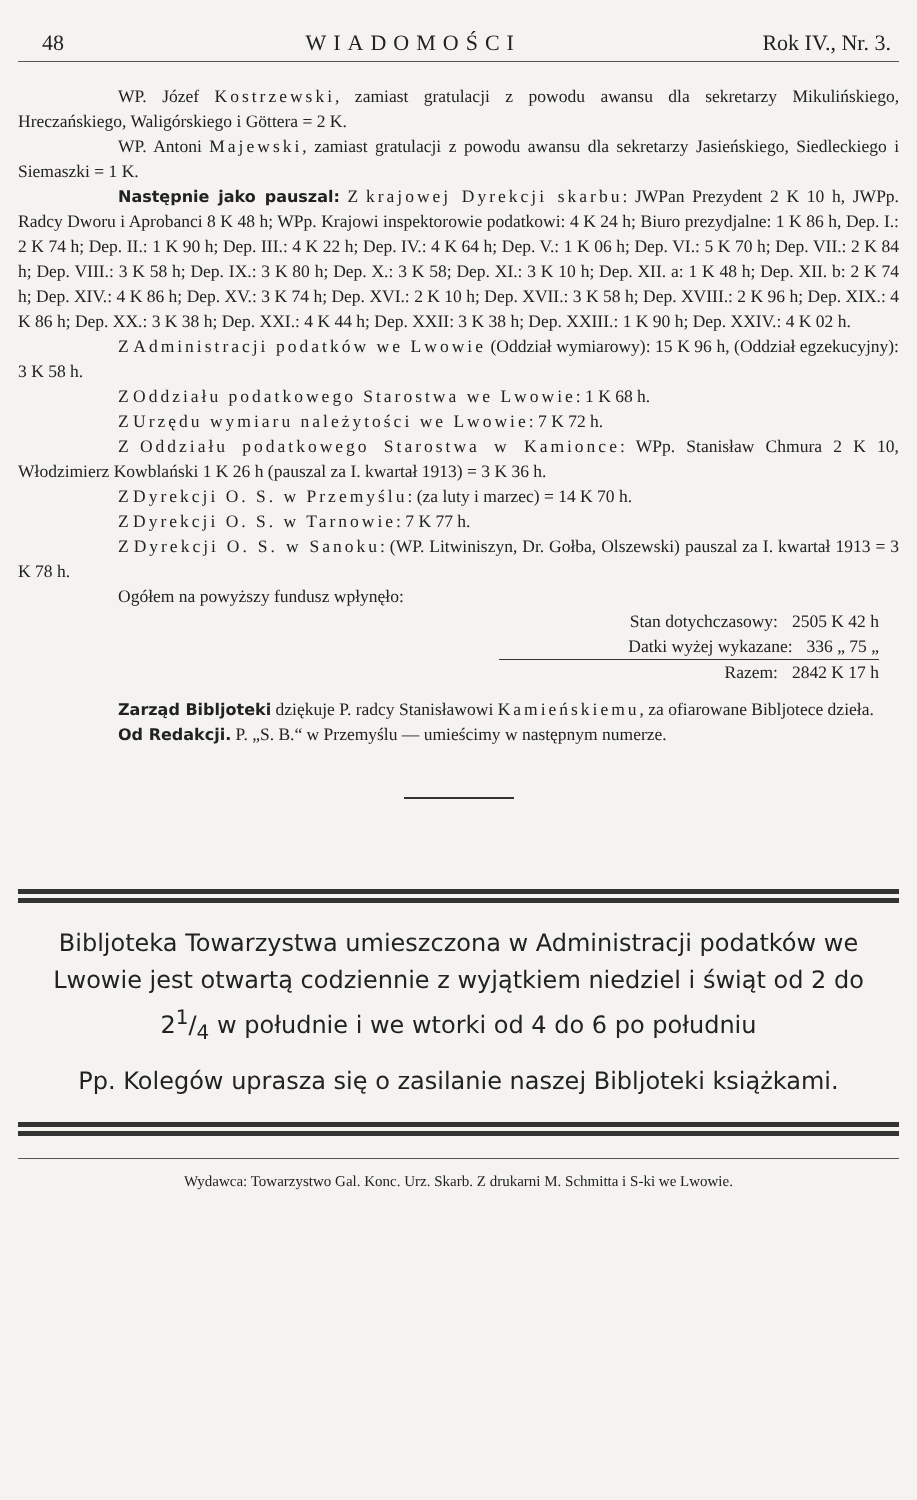48 WIADOMOŚCI Rok IV., Nr. 3.
WP. Józef Kostrzewski, zamiast gratulacji z powodu awansu dla sekretarzy Mikulińskiego, Hreczańskiego, Waligórskiego i Göttera = 2 K.
WP. Antoni Majewski, zamiast gratulacji z powodu awansu dla sekretarzy Jasieńskiego, Siedleckiego i Siemaszki = 1 K.
Następnie jako pauszal: Z krajowej Dyrekcji skarbu: JWPan Prezydent 2 K 10 h, JWPp. Radcy Dworu i Aprobanci 8 K 48 h; WPp. Krajowi inspektorowie podatkowi: 4 K 24 h; Biuro prezydjalne: 1 K 86 h, Dep. I.: 2 K 74 h; Dep. II.: 1 K 90 h; Dep. III.: 4 K 22 h; Dep. IV.: 4 K 64 h; Dep. V.: 1 K 06 h; Dep. VI.: 5 K 70 h; Dep. VII.: 2 K 84 h; Dep. VIII.: 3 K 58 h; Dep. IX.: 3 K 80 h; Dep. X.: 3 K 58; Dep. XI.: 3 K 10 h; Dep. XII. a: 1 K 48 h; Dep. XII. b: 2 K 74 h; Dep. XIV.: 4 K 86 h; Dep. XV.: 3 K 74 h; Dep. XVI.: 2 K 10 h; Dep. XVII.: 3 K 58 h; Dep. XVIII.: 2 K 96 h; Dep. XIX.: 4 K 86 h; Dep. XX.: 3 K 38 h; Dep. XXI.: 4 K 44 h; Dep. XXII: 3 K 38 h; Dep. XXIII.: 1 K 90 h; Dep. XXIV.: 4 K 02 h.
Z Administracji podatków we Lwowie (Oddział wymiarowy): 15 K 96 h, (Oddział egzekucyjny): 3 K 58 h.
Z Oddziału podatkowego Starostwa we Lwowie: 1 K 68 h.
Z Urzędu wymiaru należytości we Lwowie: 7 K 72 h.
Z Oddziału podatkowego Starostwa w Kamionce: WPp. Stanisław Chmura 2 K 10, Włodzimierz Kowblański 1 K 26 h (pauszal za I. kwartał 1913) = 3 K 36 h.
Z Dyrekcji O. S. w Przemyślu: (za luty i marzec) = 14 K 70 h.
Z Dyrekcji O. S. w Tarnowie: 7 K 77 h.
Z Dyrekcji O. S. w Sanoku: (WP. Litwiniszyn, Dr. Gołba, Olszewski) pauszal za I. kwartał 1913 = 3 K 78 h.
Ogółem na powyższy fundusz wpłynęło:
Stan dotychczasowy: 2505 K 42 h
Datki wyżej wykazane: 336 „ 75 „
Razem: 2842 K 17 h
Zarząd Bibljoteki dziękuje P. radcy Stanisławowi Kamieńskiemu, za ofiarowane Bibljotece dzieła.
Od Redakcji. P. „S. B.“ w Przemyślu — umieścimy w następnym numerze.
Bibljoteka Towarzystwa umieszczona w Administracji podatków we Lwowie jest otwartą codziennie z wyjątkiem niedziel i świąt od 2 do 21/4 w południe i we wtorki od 4 do 6 po południu
Pp. Kolegów uprasza się o zasilanie naszej Bibljoteki książkami.
Wydawca: Towarzystwo Gal. Konc. Urz. Skarb. Z drukarni M. Schmitta i S-ki we Lwowie.